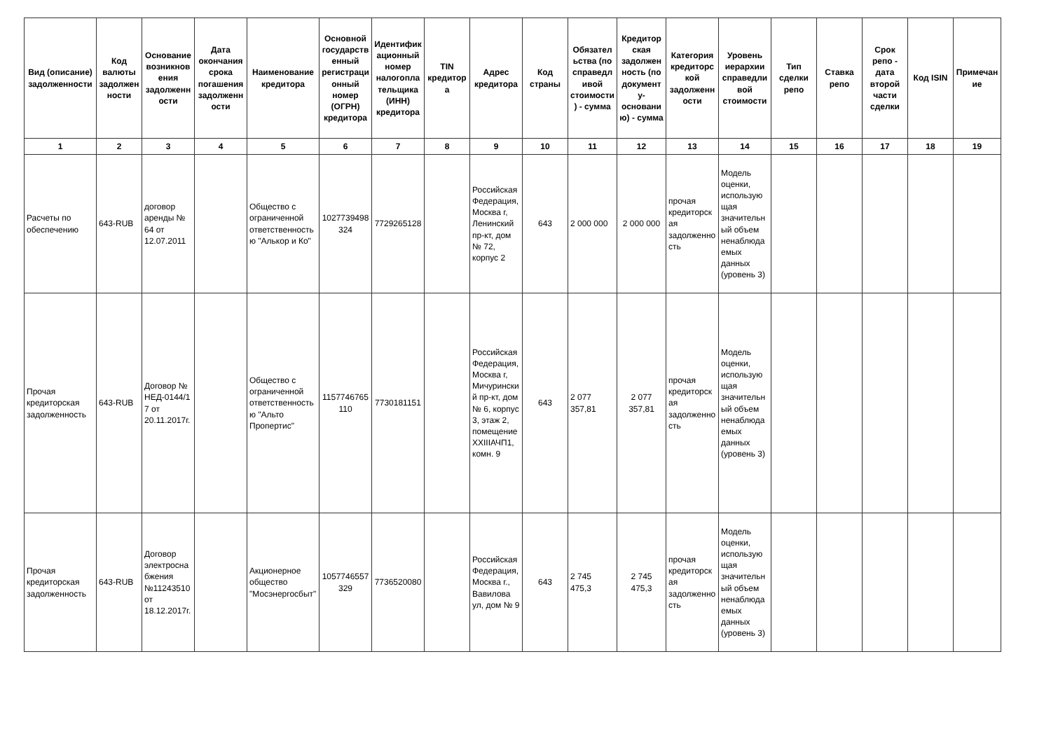| Вид (описание) задолженности | Код валюты задолженности | Основание возникновения задолженности | Дата окончания срока погашения задолженности | Наименование кредитора | Основной государственный регистрационный номер (ОГРН) кредитора | Идентификационный номер налогоплательщика (ИНН) кредитора | TIN кредитора | Адрес кредитора | Код страны | Обязательства (по справедливой стоимости) - сумма | Кредиторская задолженность (по документу-основанию) - сумма | Категория кредиторской задолженности | Уровень иерархии справедливой стоимости | Тип сделки репо | Ставка репо | Срок репо - дата второй части сделки | Код ISIN | Примечание |
| --- | --- | --- | --- | --- | --- | --- | --- | --- | --- | --- | --- | --- | --- | --- | --- | --- | --- | --- |
| 1 | 2 | 3 | 4 | 5 | 6 | 7 | 8 | 9 | 10 | 11 | 12 | 13 | 14 | 15 | 16 | 17 | 18 | 19 |
| Расчеты по обеспечению | 643-RUB | договор аренды № 64 от 12.07.2011 | | Общество с ограниченной ответственностью "Алькор и Ко" | 1027739498324 | 7729265128 | | Российская Федерация, Москва г, Ленинский пр-кт, дом № 72, корпус 2 | 643 | 2 000 000 | 2 000 000 | прочая кредиторская задолженность | Модель оценки, использующая значительный объем ненаблюдаемых данных (уровень 3) | | | | | |
| Прочая кредиторская задолженность | 643-RUB | Договор № НЕД-0144/17 от 20.11.2017г. | | Общество с ограниченной ответственностью "Альто Пропертис" | 1157746765110 | 7730181151 | | Российская Федерация, Москва г, Мичуринский пр-кт, дом № 6, корпус 3, этаж 2, помещение XXIIIАЧП1, комн. 9 | 643 | 2 077 357,81 | 2 077 357,81 | прочая кредиторская задолженность | Модель оценки, использующая значительный объем ненаблюдаемых данных (уровень 3) | | | | | |
| Прочая кредиторская задолженность | 643-RUB | Договор электроснабжения №11243510 от 18.12.2017г. | | Акционерное общество "Мосэнергосбыт" | 1057746557329 | 7736520080 | | Российская Федерация, Москва г., Вавилова ул, дом № 9 | 643 | 2 745 475,3 | 2 745 475,3 | прочая кредиторская задолженность | Модель оценки, использующая значительный объем ненаблюдаемых данных (уровень 3) | | | | | |